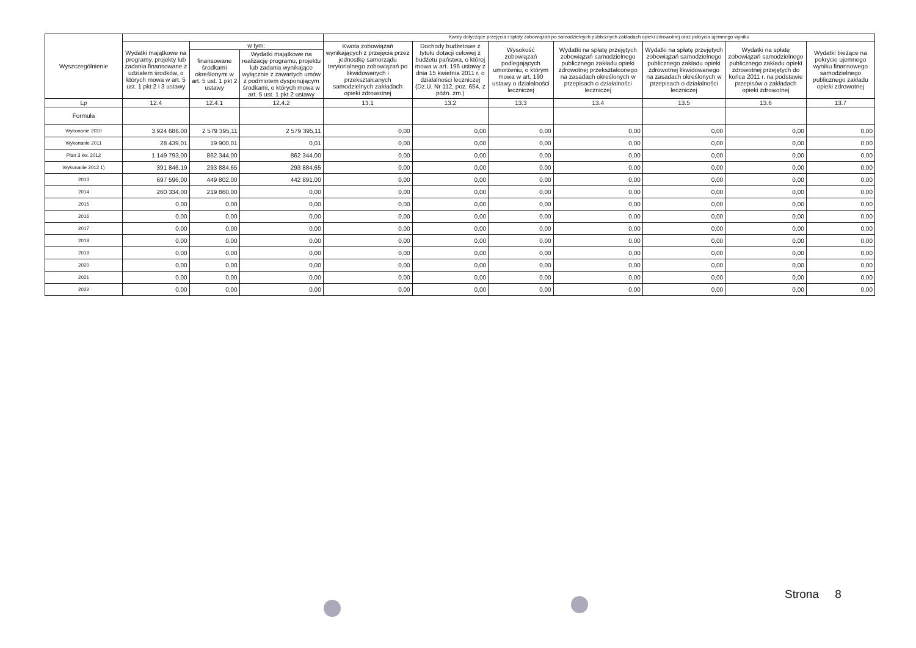| Wyszczególnienie | | | | Kwoty dotyczące przejęcia i spłaty zobowiązań po samodzielnych publicznych zakładach opieki zdrowotnej oraz pokrycia ujemnego wyniku | | | | | | |
| --- | --- | --- | --- | --- | --- | --- | --- | --- | --- | --- |
| | Wydatki majątkowe na programy, projekty lub zadania finansowane z udziałem środków, o których mowa w art. 5 ust. 1 pkt 2 i 3 ustawy | w tym: | | Kwota zobowiązań wynikających z przejęcia przez jednostkę samorządu terytorialnego zobowiązań po likwidowanych i przekształcanych samodzielnych zakładach opieki zdrowotnej | Dochody budżetowe z tytułu dotacji celowej z budżetu państwa, o której mowa w art. 196 ustawy z dnia 15 kwietnia 2011 r. o działalności leczniczej (Dz.U. Nr 112, poz. 654, z późn. zm.) | Wysokość zobowiązań podlegających umorzeniu, o którym mowa w art. 190 ustawy o działalności leczniczej | Wydatki na spłatę przejętych zobowiązań samodzielnego publicznego zakładu opieki zdrowotnej przekształconego na zasadach określonych w przepisach o działalności leczniczej | Wydatki na spłatę przejętych zobowiązań samodzielnego publicznego zakładu opieki zdrowotnej likwidowanego na zasadach określonych w przepisach o działalności leczniczej | Wydatki na spłatę zobowiązań samodzielnego publicznego zakładu opieki zdrowotnej przejętych do końca 2011 r. na podstawie przepisów o zakładach opieki zdrowotnej | Wydatki bieżące na pokrycie ujemnego wyniku finansowego samodzielnego publicznego zakładu opieki zdrowotnej |
| | | finansowane środkami określonymi w art. 5 ust. 1 pkt 2 ustawy | Wydatki majątkowe na realizację programu, projektu lub zadania wynikające wyłącznie z zawartych umów z podmiotem dysponującym środkami, o których mowa w art. 5 ust. 1 pkt 2 ustawy | | | | | | | |
| Lp | 12.4 | 12.4.1 | 12.4.2 | 13.1 | 13.2 | 13.3 | 13.4 | 13.5 | 13.6 | 13.7 |
| Formuła | | | | | | | | | | |
| Wykonanie 2010 | 3 924 686,00 | 2 579 395,11 | 2 579 395,11 | 0,00 | 0,00 | 0,00 | 0,00 | 0,00 | 0,00 | 0,00 |
| Wykonanie 2011 | 28 439,01 | 19 900,01 | 0,01 | 0,00 | 0,00 | 0,00 | 0,00 | 0,00 | 0,00 | 0,00 |
| Plan 3 kw. 2012 | 1 149 793,00 | 862 344,00 | 862 344,00 | 0,00 | 0,00 | 0,00 | 0,00 | 0,00 | 0,00 | 0,00 |
| Wykonanie 2012 1) | 391 846,19 | 293 884,65 | 293 884,65 | 0,00 | 0,00 | 0,00 | 0,00 | 0,00 | 0,00 | 0,00 |
| 2013 | 697 596,00 | 449 802,00 | 442 891,00 | 0,00 | 0,00 | 0,00 | 0,00 | 0,00 | 0,00 | 0,00 |
| 2014 | 260 334,00 | 219 860,00 | 0,00 | 0,00 | 0,00 | 0,00 | 0,00 | 0,00 | 0,00 | 0,00 |
| 2015 | 0,00 | 0,00 | 0,00 | 0,00 | 0,00 | 0,00 | 0,00 | 0,00 | 0,00 | 0,00 |
| 2016 | 0,00 | 0,00 | 0,00 | 0,00 | 0,00 | 0,00 | 0,00 | 0,00 | 0,00 | 0,00 |
| 2017 | 0,00 | 0,00 | 0,00 | 0,00 | 0,00 | 0,00 | 0,00 | 0,00 | 0,00 | 0,00 |
| 2018 | 0,00 | 0,00 | 0,00 | 0,00 | 0,00 | 0,00 | 0,00 | 0,00 | 0,00 | 0,00 |
| 2019 | 0,00 | 0,00 | 0,00 | 0,00 | 0,00 | 0,00 | 0,00 | 0,00 | 0,00 | 0,00 |
| 2020 | 0,00 | 0,00 | 0,00 | 0,00 | 0,00 | 0,00 | 0,00 | 0,00 | 0,00 | 0,00 |
| 2021 | 0,00 | 0,00 | 0,00 | 0,00 | 0,00 | 0,00 | 0,00 | 0,00 | 0,00 | 0,00 |
| 2022 | 0,00 | 0,00 | 0,00 | 0,00 | 0,00 | 0,00 | 0,00 | 0,00 | 0,00 | 0,00 |
Strona 8